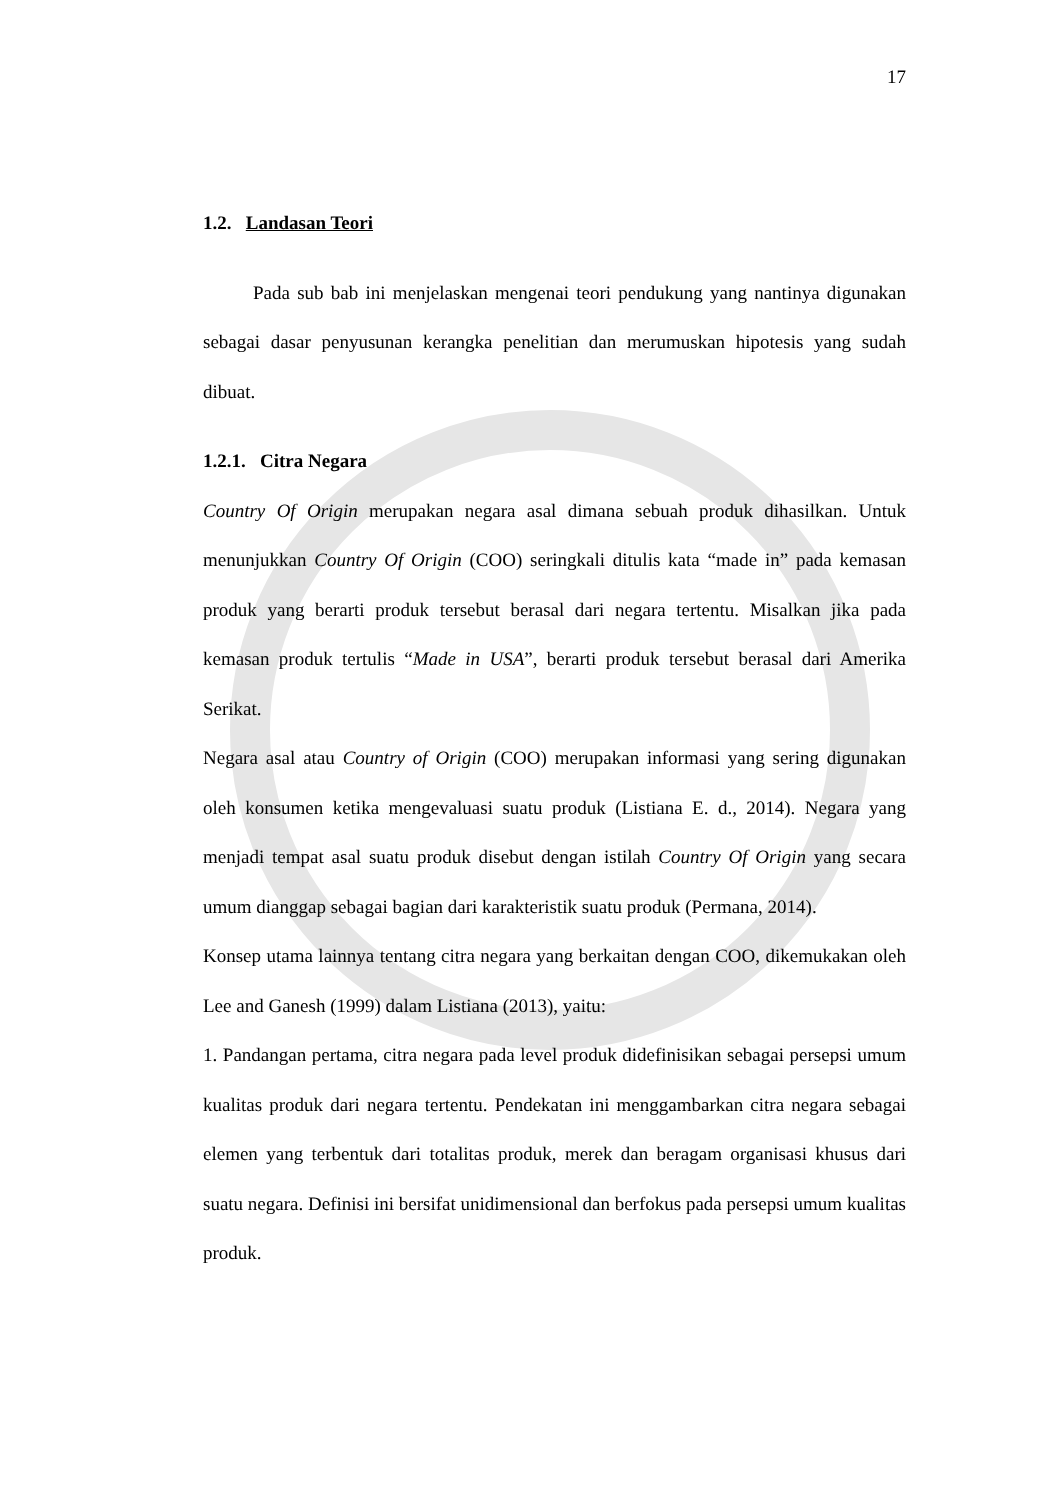17
1.2. Landasan Teori
Pada sub bab ini menjelaskan mengenai teori pendukung yang nantinya digunakan sebagai dasar penyusunan kerangka penelitian dan merumuskan hipotesis yang sudah dibuat.
1.2.1. Citra Negara
Country Of Origin merupakan negara asal dimana sebuah produk dihasilkan. Untuk menunjukkan Country Of Origin (COO) seringkali ditulis kata “made in” pada kemasan produk yang berarti produk tersebut berasal dari negara tertentu. Misalkan jika pada kemasan produk tertulis “Made in USA”, berarti produk tersebut berasal dari Amerika Serikat.
Negara asal atau Country of Origin (COO) merupakan informasi yang sering digunakan oleh konsumen ketika mengevaluasi suatu produk (Listiana E. d., 2014). Negara yang menjadi tempat asal suatu produk disebut dengan istilah Country Of Origin yang secara umum dianggap sebagai bagian dari karakteristik suatu produk (Permana, 2014).
Konsep utama lainnya tentang citra negara yang berkaitan dengan COO, dikemukakan oleh Lee and Ganesh (1999) dalam Listiana (2013), yaitu:
1. Pandangan pertama, citra negara pada level produk didefinisikan sebagai persepsi umum kualitas produk dari negara tertentu. Pendekatan ini menggambarkan citra negara sebagai elemen yang terbentuk dari totalitas produk, merek dan beragam organisasi khusus dari suatu negara. Definisi ini bersifat unidimensional dan berfokus pada persepsi umum kualitas produk.